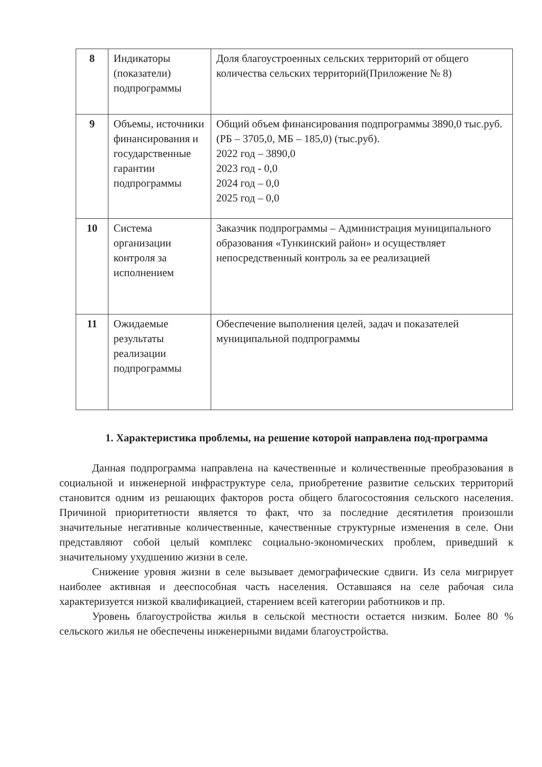| 8 | Индикаторы (показатели) подпрограммы | Доля благоустроенных сельских территорий от общего количества сельских территорий(Приложение № 8) |
| 9 | Объемы, источники финансирования и государственные гарантии подпрограммы | Общий объем финансирования подпрограммы 3890,0 тыс.руб. (РБ – 3705,0, МБ – 185,0) (тыс.руб). 2022 год – 3890,0 2023 год - 0,0 2024 год – 0,0 2025 год – 0,0 |
| 10 | Система организации контроля за исполнением | Заказчик подпрограммы – Администрация муниципального образования «Тункинский район» и осуществляет непосредственный контроль за ее реализацией |
| 11 | Ожидаемые результаты реализации подпрограммы | Обеспечение выполнения целей, задач и показателей муниципальной подпрограммы |
1. Характеристика проблемы, на решение которой направлена под-программа
Данная подпрограмма направлена на качественные и количественные преобразования в социальной и инженерной инфраструктуре села, приобретение развитие сельских территорий становится одним из решающих факторов роста общего благосостояния сельского населения. Причиной приоритетности является то факт, что за последние десятилетия произошли значительные негативные количественные, качественные структурные изменения в селе. Они представляют собой целый комплекс социально-экономических проблем, приведший к значительному ухудшению жизни в селе.
Снижение уровня жизни в селе вызывает демографические сдвиги. Из села мигрирует наиболее активная и дееспособная часть населения. Оставшаяся на селе рабочая сила характеризуется низкой квалификацией, старением всей категории работников и пр.
Уровень благоустройства жилья в сельской местности остается низким. Более 80 % сельского жилья не обеспечены инженерными видами благоустройства.